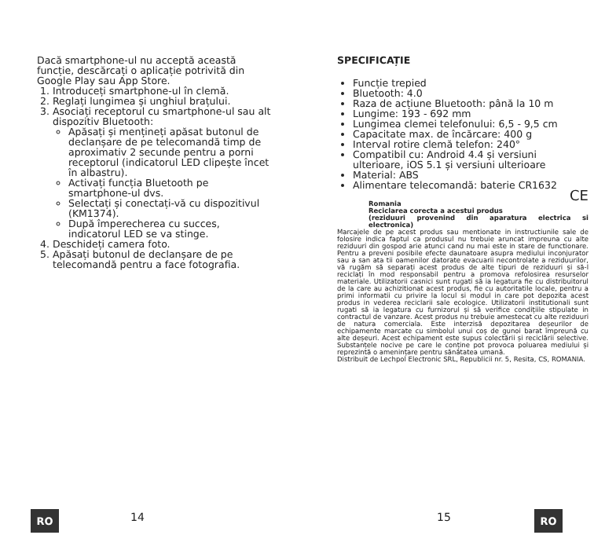Dacă smartphone-ul nu acceptă această funcție, descărcați o aplicație potrivită din Google Play sau App Store.
1. Introduceți smartphone-ul în clemă.
2. Reglați lungimea și unghiul brațului.
3. Asociați receptorul cu smartphone-ul sau alt dispozitiv Bluetooth:
Apăsați și mențineți apăsat butonul de declanșare de pe telecomandă timp de aproximativ 2 secunde pentru a porni receptorul (indicatorul LED clipește încet în albastru).
Activați funcția Bluetooth pe smartphone-ul dvs.
Selectați și conectați-vă cu dispozitivul (KM1374).
După împerecherea cu succes, indicatorul LED se va stinge.
4. Deschideți camera foto.
5. Apăsați butonul de declanșare de pe telecomandă pentru a face fotografia.
SPECIFICAȚIE
Funcție trepied
Bluetooth: 4.0
Raza de acțiune Bluetooth: până la 10 m
Lungime: 193 - 692 mm
Lungimea clemei telefonului: 6,5 - 9,5 cm
Capacitate max. de încărcare: 400 g
Interval rotire clemă telefon: 240°
Compatibil cu: Android 4.4 și versiuni ulterioare, iOS 5.1 și versiuni ulterioare
Material: ABS
Alimentare telecomandă: baterie CR1632
CE
Romania
Reciclarea corecta a acestui produs
(reziduuri provenind din aparatura electrica si electronica)
Marcajele de pe acest produs sau mentionate in instructiunile sale de folosire indica faptul ca produsul nu trebuie aruncat impreuna cu alte reziduuri din gospod arie atunci cand nu mai este in stare de functionare. Pentru a preveni posibile efecte daunatoare asupra mediului inconjurator sau a san ata tii oamenilor datorate evacuarii necontrolate a reziduurilor, vă rugăm să separați acest produs de alte tipuri de reziduuri și să-l reciclați în mod responsabil pentru a promova refolosirea resurselor materiale. Utilizatorii casnici sunt rugati să ia legatura fie cu distribuitorul de la care au achizitionat acest produs, fie cu autoritatile locale, pentru a primi informatii cu privire la locul si modul in care pot depozita acest produs in vederea reciclarii sale ecologice. Utilizatorii institutionali sunt rugati să ia legatura cu furnizorul și să verifice condițiile stipulate in contractul de vanzare. Acest produs nu trebuie amestecat cu alte reziduuri de natura comerciala. Este interzisă depozitarea deșeurilor de echipamente marcate cu simbolul unui coș de gunoi barat împreună cu alte deșeuri. Acest echipament este supus colectării și reciclării selective. Substanțele nocive pe care le conține pot provoca poluarea mediului și reprezintă o amenințare pentru sănătatea umană.
Distribuit de Lechpol Electronic SRL, Republicii nr. 5, Resita, CS, ROMANIA.
RO 14 15 RO